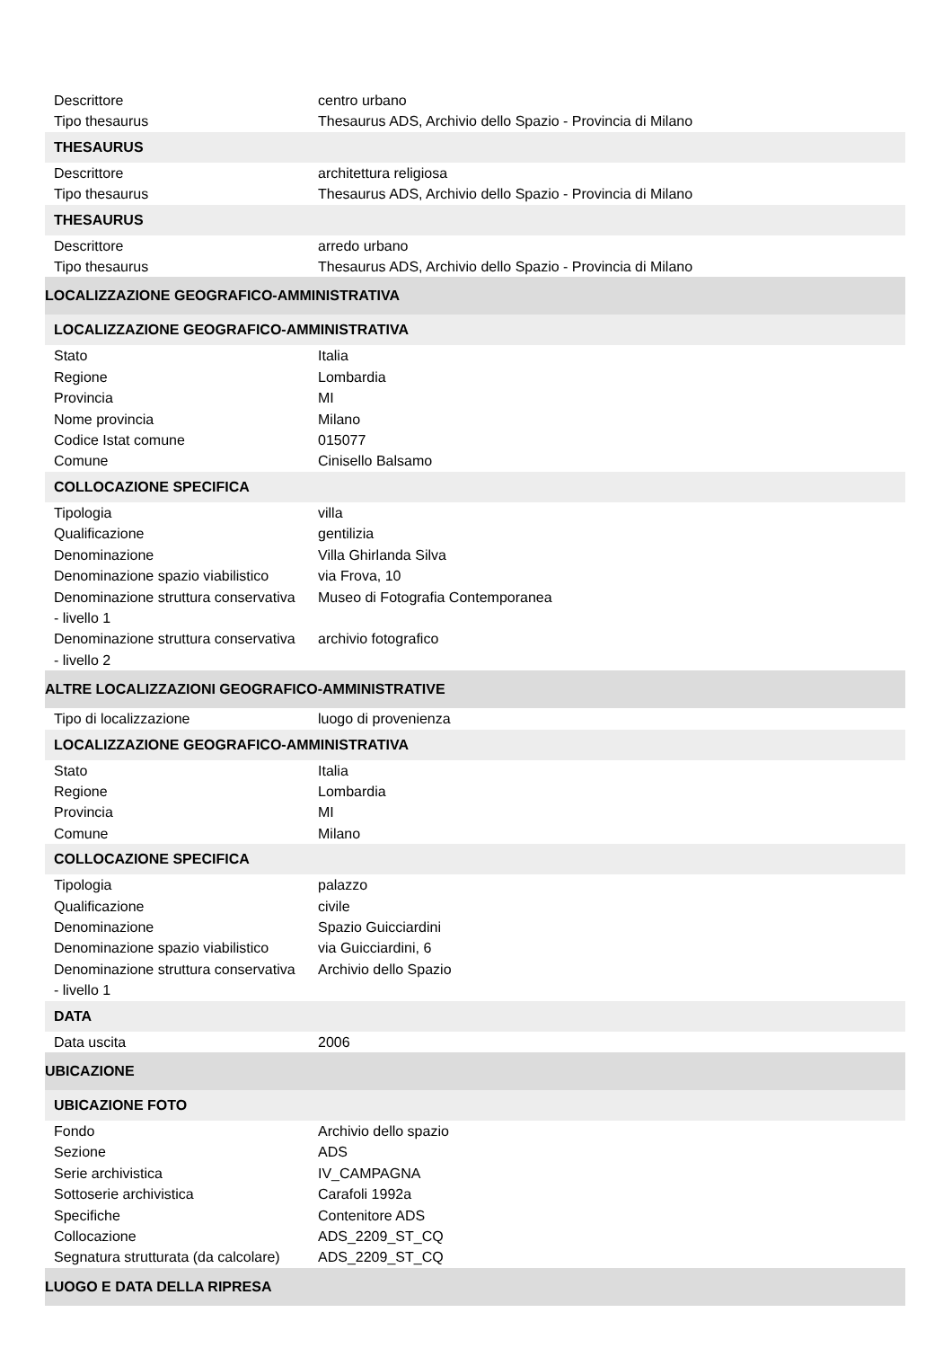| Descrittore | centro urbano |
| Tipo thesaurus | Thesaurus ADS, Archivio dello Spazio - Provincia di Milano |
| THESAURUS | |
| Descrittore | architettura religiosa |
| Tipo thesaurus | Thesaurus ADS, Archivio dello Spazio - Provincia di Milano |
| THESAURUS | |
| Descrittore | arredo urbano |
| Tipo thesaurus | Thesaurus ADS, Archivio dello Spazio - Provincia di Milano |
| LOCALIZZAZIONE GEOGRAFICO-AMMINISTRATIVA | |
| LOCALIZZAZIONE GEOGRAFICO-AMMINISTRATIVA | |
| Stato | Italia |
| Regione | Lombardia |
| Provincia | MI |
| Nome provincia | Milano |
| Codice Istat comune | 015077 |
| Comune | Cinisello Balsamo |
| COLLOCAZIONE SPECIFICA | |
| Tipologia | villa |
| Qualificazione | gentilizia |
| Denominazione | Villa Ghirlanda Silva |
| Denominazione spazio viabilistico | via Frova, 10 |
| Denominazione struttura conservativa - livello 1 | Museo di Fotografia Contemporanea |
| Denominazione struttura conservativa - livello 2 | archivio fotografico |
| ALTRE LOCALIZZAZIONI GEOGRAFICO-AMMINISTRATIVE | |
| Tipo di localizzazione | luogo di provenienza |
| LOCALIZZAZIONE GEOGRAFICO-AMMINISTRATIVA | |
| Stato | Italia |
| Regione | Lombardia |
| Provincia | MI |
| Comune | Milano |
| COLLOCAZIONE SPECIFICA | |
| Tipologia | palazzo |
| Qualificazione | civile |
| Denominazione | Spazio Guicciardini |
| Denominazione spazio viabilistico | via Guicciardini, 6 |
| Denominazione struttura conservativa - livello 1 | Archivio dello Spazio |
| DATA | |
| Data uscita | 2006 |
| UBICAZIONE | |
| UBICAZIONE FOTO | |
| Fondo | Archivio dello spazio |
| Sezione | ADS |
| Serie archivistica | IV_CAMPAGNA |
| Sottoserie archivistica | Carafoli 1992a |
| Specifiche | Contenitore ADS |
| Collocazione | ADS_2209_ST_CQ |
| Segnatura strutturata (da calcolare) | ADS_2209_ST_CQ |
| LUOGO E DATA DELLA RIPRESA | |